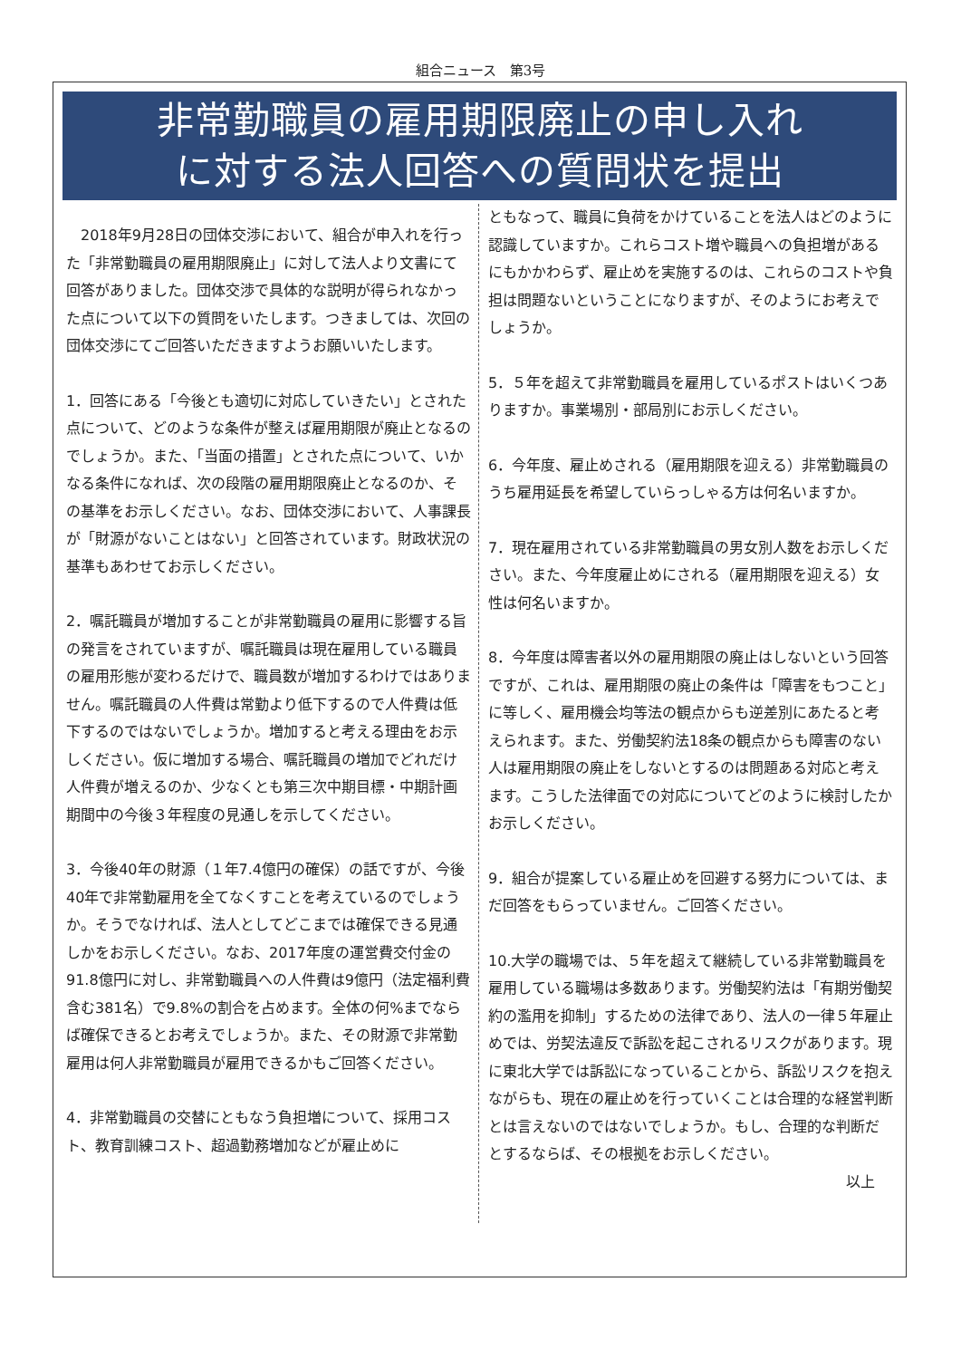組合ニュース　第3号
非常勤職員の雇用期限廃止の申し入れ
に対する法人回答への質問状を提出
　2018年9月28日の団体交渉において、組合が申入れを行った「非常勤職員の雇用期限廃止」に対して法人より文書にて回答がありました。団体交渉で具体的な説明が得られなかった点について以下の質問をいたします。つきましては、次回の団体交渉にてご回答いただきますようお願いいたします。
1．回答にある「今後とも適切に対応していきたい」とされた点について、どのような条件が整えば雇用期限が廃止となるのでしょうか。また、「当面の措置」とされた点について、いかなる条件になれば、次の段階の雇用期限廃止となるのか、その基準をお示しください。なお、団体交渉において、人事課長が「財源がないことはない」と回答されています。財政状況の基準もあわせてお示しください。
2．嘱託職員が増加することが非常勤職員の雇用に影響する旨の発言をされていますが、嘱託職員は現在雇用している職員の雇用形態が変わるだけで、職員数が増加するわけではありません。嘱託職員の人件費は常勤より低下するので人件費は低下するのではないでしょうか。増加すると考える理由をお示しください。仮に増加する場合、嘱託職員の増加でどれだけ人件費が増えるのか、少なくとも第三次中期目標・中期計画期間中の今後３年程度の見通しを示してください。
3．今後40年の財源（１年7.4億円の確保）の話ですが、今後40年で非常勤雇用を全てなくすことを考えているのでしょうか。そうでなければ、法人としてどこまでは確保できる見通しかをお示しください。なお、2017年度の運営費交付金の91.8億円に対し、非常勤職員への人件費は9億円（法定福利費含む381名）で9.8%の割合を占めます。全体の何%までならば確保できるとお考えでしょうか。また、その財源で非常勤雇用は何人非常勤職員が雇用できるかもご回答ください。
4．非常勤職員の交替にともなう負担増について、採用コスト、教育訓練コスト、超過勤務増加などが雇止めに
ともなって、職員に負荷をかけていることを法人はどのように認識していますか。これらコスト増や職員への負担増があるにもかかわらず、雇止めを実施するのは、これらのコストや負担は問題ないということになりますが、そのようにお考えでしょうか。
5．５年を超えて非常勤職員を雇用しているポストはいくつありますか。事業場別・部局別にお示しください。
6．今年度、雇止めされる（雇用期限を迎える）非常勤職員のうち雇用延長を希望していらっしゃる方は何名いますか。
7．現在雇用されている非常勤職員の男女別人数をお示しください。また、今年度雇止めにされる（雇用期限を迎える）女性は何名いますか。
8．今年度は障害者以外の雇用期限の廃止はしないという回答ですが、これは、雇用期限の廃止の条件は「障害をもつこと」に等しく、雇用機会均等法の観点からも逆差別にあたると考えられます。また、労働契約法18条の観点からも障害のない人は雇用期限の廃止をしないとするのは問題ある対応と考えます。こうした法律面での対応についてどのように検討したかお示しください。
9．組合が提案している雇止めを回避する努力については、まだ回答をもらっていません。ご回答ください。
10.大学の職場では、５年を超えて継続している非常勤職員を雇用している職場は多数あります。労働契約法は「有期労働契約の濫用を抑制」するための法律であり、法人の一律５年雇止めでは、労契法違反で訴訟を起こされるリスクがあります。現に東北大学では訴訟になっていることから、訴訟リスクを抱えながらも、現在の雇止めを行っていくことは合理的な経営判断とは言えないのではないでしょうか。もし、合理的な判断だとするならば、その根拠をお示しください。
以上